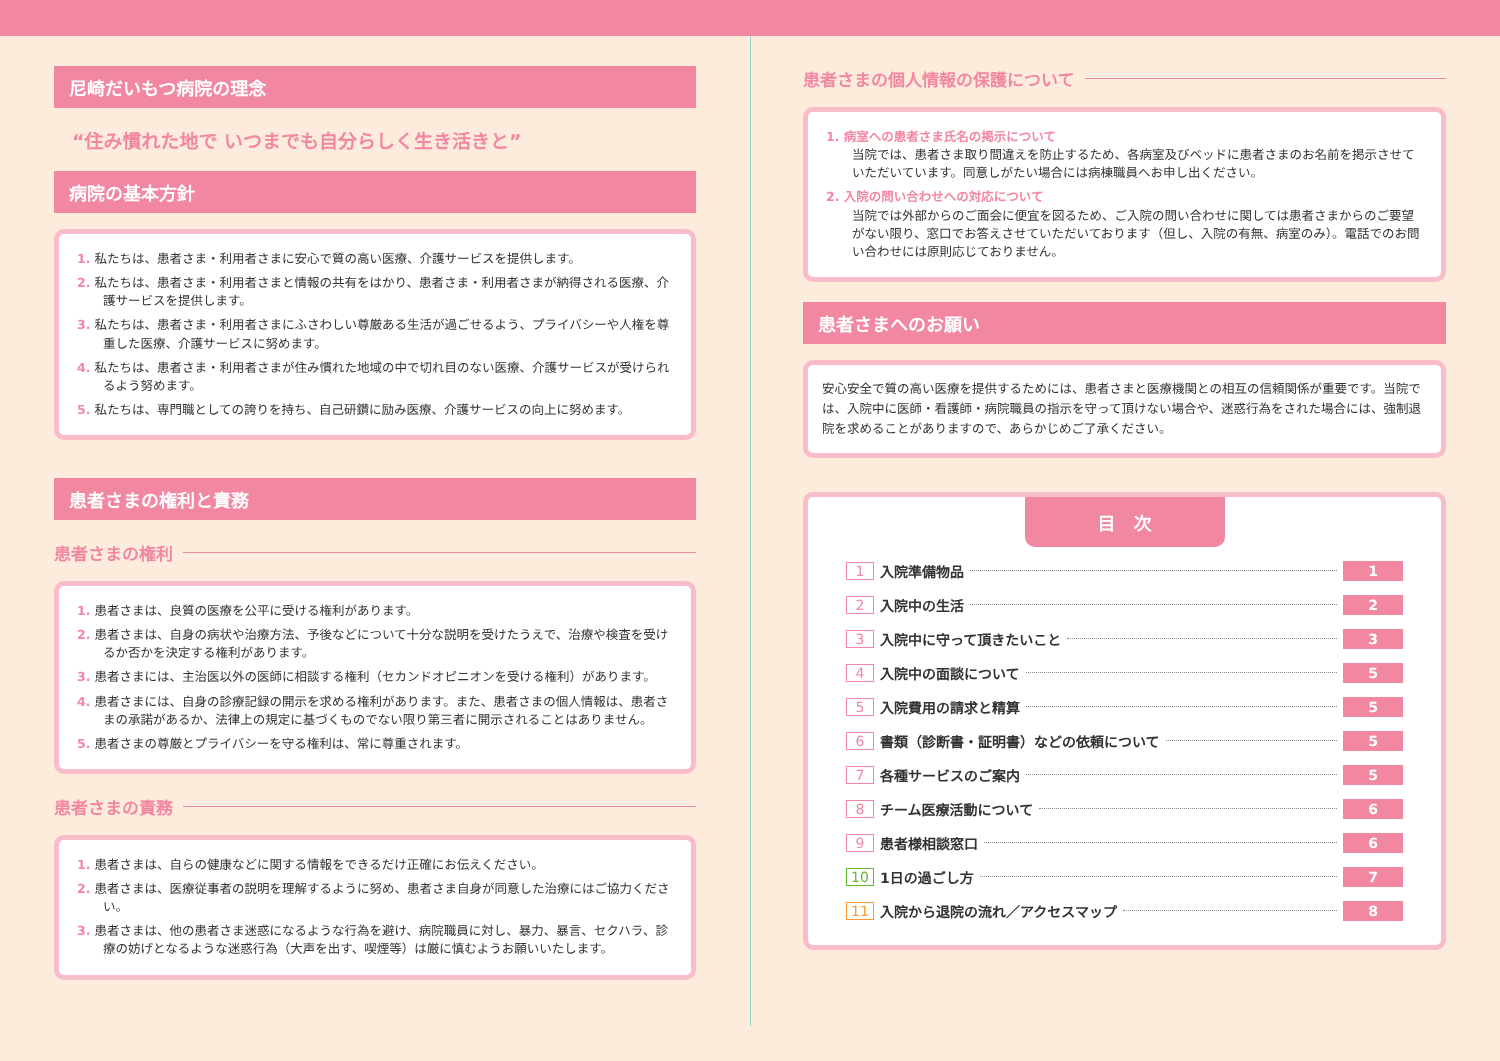尼崎だいもつ病院の理念
“住み慣れた地で いつまでも自分らしく生き活きと”
病院の基本方針
1. 私たちは、患者さま・利用者さまに安心で質の高い医療、介護サービスを提供します。
2. 私たちは、患者さま・利用者さまと情報の共有をはかり、患者さま・利用者さまが納得される医療、介護サービスを提供します。
3. 私たちは、患者さま・利用者さまにふさわしい尊厳ある生活が過ごせるよう、プライバシーや人権を尊重した医療、介護サービスに努めます。
4. 私たちは、患者さま・利用者さまが住み慣れた地域の中で切れ目のない医療、介護サービスが受けられるよう努めます。
5. 私たちは、専門職としての誇りを持ち、自己研鑽に励み医療、介護サービスの向上に努めます。
患者さまの権利と責務
患者さまの権利
1. 患者さまは、良質の医療を公平に受ける権利があります。
2. 患者さまは、自身の病状や治療方法、予後などについて十分な説明を受けたうえで、治療や検査を受けるか否かを決定する権利があります。
3. 患者さまには、主治医以外の医師に相談する権利（セカンドオピニオンを受ける権利）があります。
4. 患者さまには、自身の診療記録の開示を求める権利があります。また、患者さまの個人情報は、患者さまの承諾があるか、法律上の規定に基づくものでない限り第三者に開示されることはありません。
5. 患者さまの尊厳とプライバシーを守る権利は、常に尊重されます。
患者さまの責務
1. 患者さまは、自らの健康などに関する情報をできるだけ正確にお伝えください。
2. 患者さまは、医療従事者の説明を理解するように努め、患者さま自身が同意した治療にはご協力ください。
3. 患者さまは、他の患者さま迷惑になるような行為を避け、病院職員に対し、暴力、暴言、セクハラ、診療の妨げとなるような迷惑行為（大声を出す、喫煙等）は厳に慎むようお願いいたします。
患者さまの個人情報の保護について
1. 病室への患者さま氏名の掲示について
当院では、患者さま取り間違えを防止するため、各病室及びベッドに患者さまのお名前を掲示させていただいています。同意しがたい場合には病棟職員へお申し出ください。
2. 入院の問い合わせへの対応について
当院では外部からのご面会に便宜を図るため、ご入院の問い合わせに関しては患者さまからのご要望がない限り、窓口でお答えさせていただいております（但し、入院の有無、病室のみ）。電話でのお問い合わせには原則応じておりません。
患者さまへのお願い
安心安全で質の高い医療を提供するためには、患者さまと医療機関との相互の信頼関係が重要です。当院では、入院中に医師・看護師・病院職員の指示を守って頂けない場合や、迷惑行為をされた場合には、強制退院を求めることがありますので、あらかじめご了承ください。
目　次
1 入院準備物品 1
2 入院中の生活 2
3 入院中に守って頂きたいこと 3
4 入院中の面談について 5
5 入院費用の請求と精算 5
6 書類（診断書・証明書）などの依頼について 5
7 各種サービスのご案内 5
8 チーム医療活動について 6
9 患者様相談窓口 6
10 1日の過ごし方 7
11 入院から退院の流れ／アクセスマップ 8